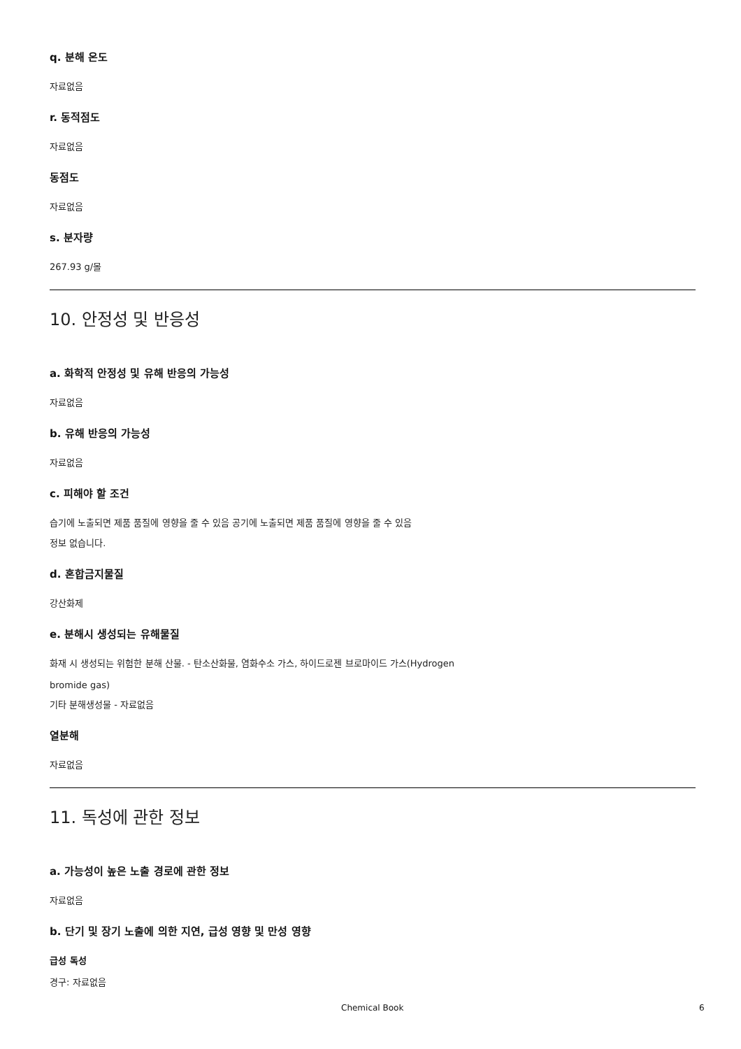q. 분해 온도
자료없음
r. 동적점도
자료없음
동점도
자료없음
s. 분자량
267.93 g/몰
10. 안정성 및 반응성
a. 화학적 안정성 및 유해 반응의 가능성
자료없음
b. 유해 반응의 가능성
자료없음
c. 피해야 할 조건
습기에 노출되면 제품 품질에 영향을 줄 수 있음 공기에 노출되면 제품 품질에 영향을 줄 수 있음
정보 없습니다.
d. 혼합금지물질
강산화제
e. 분해시 생성되는 유해물질
화재 시 생성되는 위험한 분해 산물. - 탄소산화물, 염화수소 가스, 하이드로젠 브로마이드 가스(Hydrogen
bromide gas)
기타 분해생성물 - 자료없음
열분해
자료없음
11. 독성에 관한 정보
a. 가능성이 높은 노출 경로에 관한 정보
자료없음
b. 단기 및 장기 노출에 의한 지연, 급성 영향 및 만성 영향
급성 독성
경구: 자료없음
Chemical Book 6